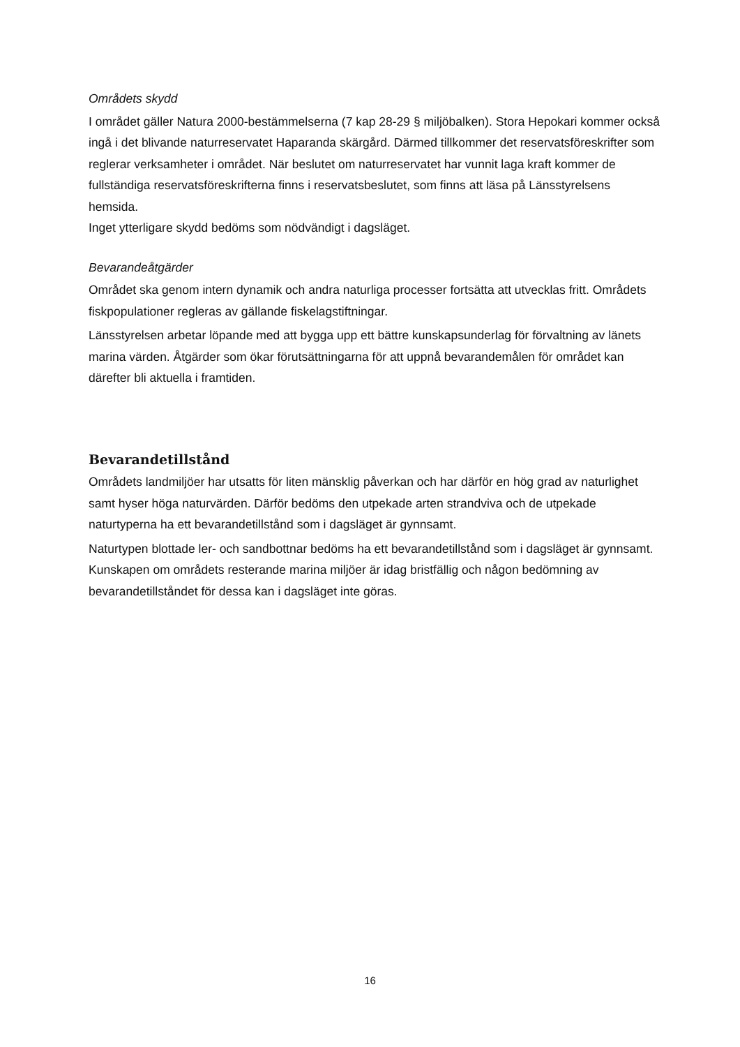Områdets skydd
I området gäller Natura 2000-bestämmelserna (7 kap 28-29 § miljöbalken). Stora Hepokari kommer också ingå i det blivande naturreservatet Haparanda skärgård. Därmed tillkommer det reservatsföreskrifter som reglerar verksamheter i området. När beslutet om naturreservatet har vunnit laga kraft kommer de fullständiga reservatsföreskrifterna finns i reservatsbeslutet, som finns att läsa på Länsstyrelsens hemsida.
Inget ytterligare skydd bedöms som nödvändigt i dagsläget.
Bevarandeåtgärder
Området ska genom intern dynamik och andra naturliga processer fortsätta att utvecklas fritt. Områdets fiskpopulationer regleras av gällande fiskelagstiftningar.
Länsstyrelsen arbetar löpande med att bygga upp ett bättre kunskapsunderlag för förvaltning av länets marina värden. Åtgärder som ökar förutsättningarna för att uppnå bevarandemålen för området kan därefter bli aktuella i framtiden.
Bevarandetillstånd
Områdets landmiljöer har utsatts för liten mänsklig påverkan och har därför en hög grad av naturlighet samt hyser höga naturvärden. Därför bedöms den utpekade arten strandviva och de utpekade naturtyperna ha ett bevarandetillstånd som i dagsläget är gynnsamt.
Naturtypen blottade ler- och sandbottnar bedöms ha ett bevarandetillstånd som i dagsläget är gynnsamt. Kunskapen om områdets resterande marina miljöer är idag bristfällig och någon bedömning av bevarandetillståndet för dessa kan i dagsläget inte göras.
16